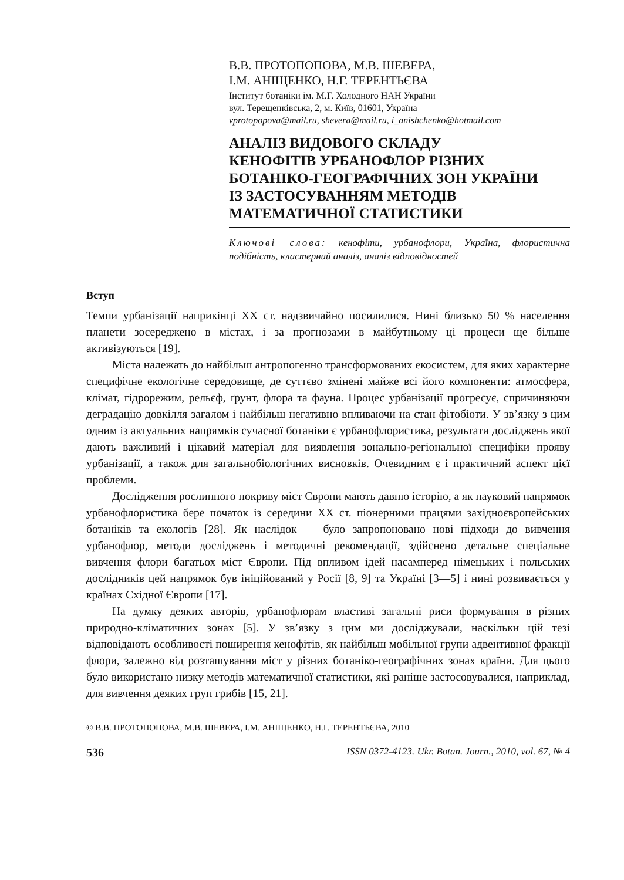В.В. ПРОТОПОПОВА, М.В. ШЕВЕРА,
І.М. АНІЩЕНКО, Н.Г. ТЕРЕНТЬЄВА
Інститут ботаніки ім. М.Г. Холодного НАН України
вул. Терещенківська, 2, м. Київ, 01601, Україна
vprotopopova@mail.ru, shevera@mail.ru, i_anishchenko@hotmail.com
АНАЛІЗ ВИДОВОГО СКЛАДУ
КЕНОФІТІВ УРБАНОФЛОР РІЗНИХ
БОТАНІКО-ГЕОГРАФІЧНИХ ЗОН УКРАЇНИ
ІЗ ЗАСТОСУВАННЯМ МЕТОДІВ
МАТЕМАТИЧНОЇ СТАТИСТИКИ
Ключові слова: кенофіти, урбанофлори, Україна, флористична подібність, кластерний аналіз, аналіз відповідностей
Вступ
Темпи урбанізації наприкінці XX ст. надзвичайно посилилися. Нині близько 50 % населення планети зосереджено в містах, і за прогнозами в майбутньому ці процеси ще більше активізуються [19].
Міста належать до найбільш антропогенно трансформованих екосистем, для яких характерне специфічне екологічне середовище, де суттєво змінені майже всі його компоненти: атмосфера, клімат, гідрорежим, рельєф, ґрунт, флора та фауна. Процес урбанізації прогресує, спричиняючи деградацію довкілля загалом і найбільш негативно впливаючи на стан фітобіоти. У зв’язку з цим одним із актуальних напрямків сучасної ботаніки є урбанофлористика, результати досліджень якої дають важливий і цікавий матеріал для виявлення зонально-регіональної специфіки прояву урбанізації, а також для загальнобіологічних висновків. Очевидним є і практичний аспект цієї проблеми.
Дослідження рослинного покриву міст Європи мають давню історію, а як науковий напрямок урбанофлористика бере початок із середини XX ст. піонерними працями західноєвропейських ботаніків та екологів [28]. Як наслідок — було запропоновано нові підходи до вивчення урбанофлор, методи досліджень і методичні рекомендації, здійснено детальне спеціальне вивчення флори багатьох міст Європи. Під впливом ідей насамперед німецьких і польських дослідників цей напрямок був ініційований у Росії [8, 9] та Україні [3—5] і нині розвивається у країнах Східної Європи [17].
На думку деяких авторів, урбанофлорам властиві загальні риси формування в різних природно-кліматичних зонах [5]. У зв’язку з цим ми досліджували, наскільки цій тезі відповідають особливості поширення кенофітів, як найбільш мобільної групи адвентивної фракції флори, залежно від розташування міст у різних ботаніко-географічних зонах країни. Для цього було використано низку методів математичної статистики, які раніше застосовувалися, наприклад, для вивчення деяких груп грибів [15, 21].
© В.В. ПРОТОПОПОВА, М.В. ШЕВЕРА, І.М. АНІЩЕНКО, Н.Г. ТЕРЕНТЬЄВА, 2010
536 ISSN 0372-4123. Ukr. Botan. Journ., 2010, vol. 67, № 4